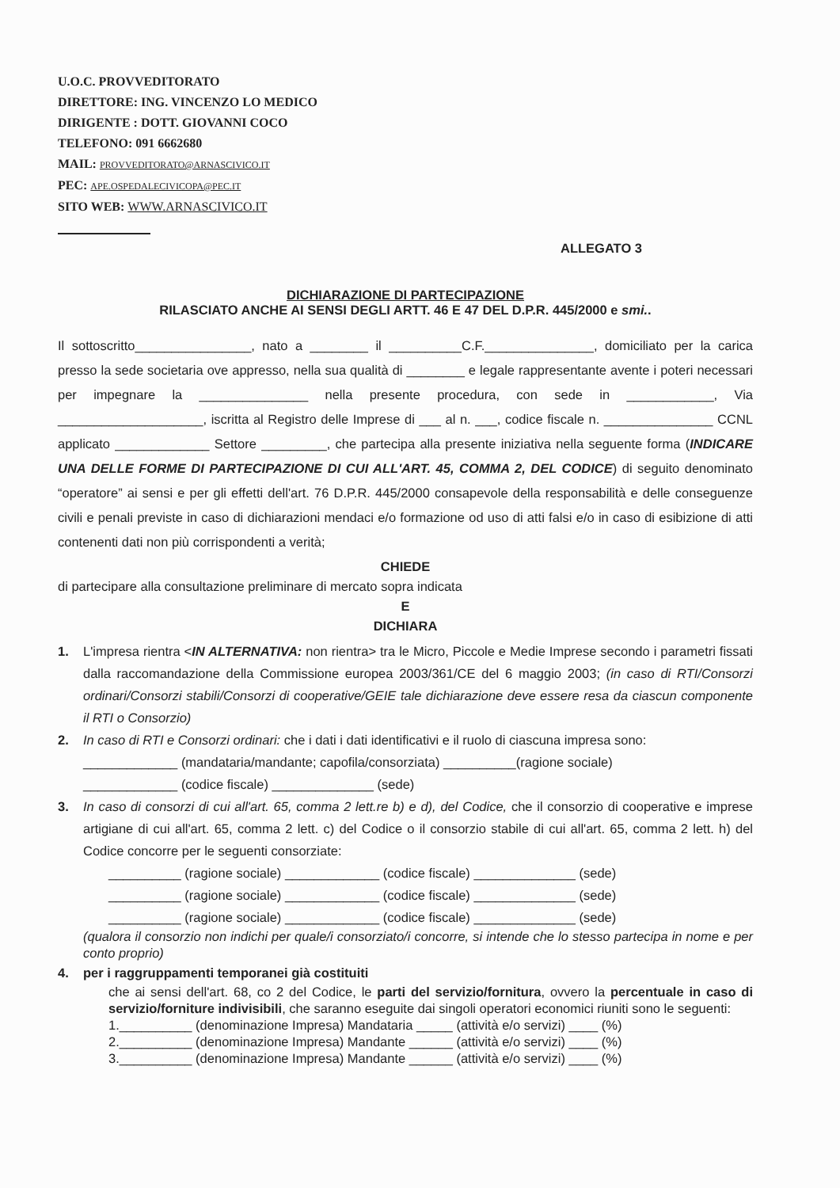U.O.C. PROVVEDITORATO
DIRETTORE: ING. VINCENZO LO MEDICO
DIRIGENTE : DOTT. GIOVANNI COCO
TELEFONO: 091 6662680
MAIL: PROVVEDITORATO@ARNASCIVICO.IT
PEC: APE.OSPEDALECIVICOPA@PEC.IT
SITO WEB: WWW.ARNASCIVICO.IT
ALLEGATO 3
DICHIARAZIONE DI PARTECIPAZIONE
RILASCIATO ANCHE AI SENSI DEGLI ARTT. 46 E 47 DEL D.P.R. 445/2000 e smi..
Il sottoscritto________________, nato a ________ il __________C.F._______________, domiciliato per la carica presso la sede societaria ove appresso, nella sua qualità di ________ e legale rappresentante avente i poteri necessari per impegnare la _______________ nella presente procedura, con sede in ____________, Via ____________________, iscritta al Registro delle Imprese di ___ al n. ___, codice fiscale n. _______________ CCNL applicato _____________ Settore _________, che partecipa alla presente iniziativa nella seguente forma (INDICARE UNA DELLE FORME DI PARTECIPAZIONE DI CUI ALL'ART. 45, COMMA 2, DEL CODICE) di seguito denominato “operatore” ai sensi e per gli effetti dell'art. 76 D.P.R. 445/2000 consapevole della responsabilità e delle conseguenze civili e penali previste in caso di dichiarazioni mendaci e/o formazione od uso di atti falsi e/o in caso di esibizione di atti contenenti dati non più corrispondenti a verità;
CHIEDE
di partecipare alla consultazione preliminare di mercato sopra indicata
E
DICHIARA
1. L'impresa rientra <IN ALTERNATIVA: non rientra> tra le Micro, Piccole e Medie Imprese secondo i parametri fissati dalla raccomandazione della Commissione europea 2003/361/CE del 6 maggio 2003; (in caso di RTI/Consorzi ordinari/Consorzi stabili/Consorzi di cooperative/GEIE tale dichiarazione deve essere resa da ciascun componente il RTI o Consorzio)
2. In caso di RTI e Consorzi ordinari: che i dati i dati identificativi e il ruolo di ciascuna impresa sono:
_____________ (mandataria/mandante; capofila/consorziata) __________(ragione sociale)
_____________ (codice fiscale) ______________ (sede)
3. In caso di consorzi di cui all'art. 65, comma 2 lett.re b) e d), del Codice, che il consorzio di cooperative e imprese artigiane di cui all'art. 65, comma 2 lett. c) del Codice o il consorzio stabile di cui all'art. 65, comma 2 lett. h) del Codice concorre per le seguenti consorziate:
__________ (ragione sociale) _____________ (codice fiscale) ______________ (sede)
__________ (ragione sociale) _____________ (codice fiscale) ______________ (sede)
__________ (ragione sociale) _____________ (codice fiscale) ______________ (sede)
(qualora il consorzio non indichi per quale/i consorziato/i concorre, si intende che lo stesso partecipa in nome e per conto proprio)
4. per i raggruppamenti temporanei già costituiti
che ai sensi dell'art. 68, co 2 del Codice, le parti del servizio/fornitura, ovvero la percentuale in caso di servizio/forniture indivisibili, che saranno eseguite dai singoli operatori economici riuniti sono le seguenti:
1.__________ (denominazione Impresa) Mandataria _____ (attività e/o servizi) ____ (%)
2.__________ (denominazione Impresa) Mandante ______ (attività e/o servizi) ____ (%)
3.__________ (denominazione Impresa) Mandante ______ (attività e/o servizi) ____ (%)